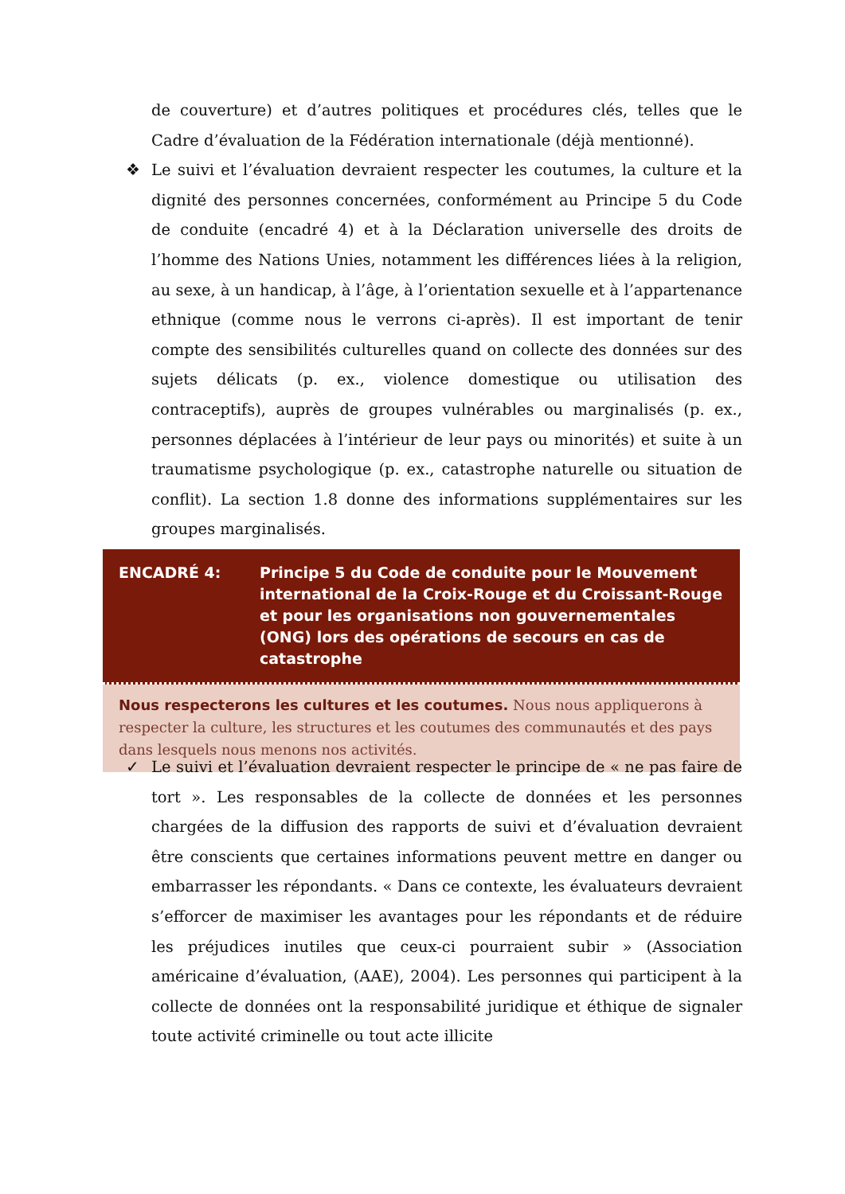de couverture) et d’autres politiques et procédures clés, telles que le Cadre d’évaluation de la Fédération internationale (déjà mentionné).
❖ Le suivi et l’évaluation devraient respecter les coutumes, la culture et la dignité des personnes concernées, conformément au Principe 5 du Code de conduite (encadré 4) et à la Déclaration universelle des droits de l’homme des Nations Unies, notamment les différences liées à la religion, au sexe, à un handicap, à l’âge, à l’orientation sexuelle et à l’appartenance ethnique (comme nous le verrons ci-après). Il est important de tenir compte des sensibilités culturelles quand on collecte des données sur des sujets délicats (p. ex., violence domestique ou utilisation des contraceptifs), auprès de groupes vulnérables ou marginalisés (p. ex., personnes déplacées à l’intérieur de leur pays ou minorités) et suite à un traumatisme psychologique (p. ex., catastrophe naturelle ou situation de conflit). La section 1.8 donne des informations supplémentaires sur les groupes marginalisés.
ENCADRÉ 4: Principe 5 du Code de conduite pour le Mouvement international de la Croix-Rouge et du Croissant-Rouge et pour les organisations non gouvernementales (ONG) lors des opérations de secours en cas de catastrophe
Nous respecterons les cultures et les coutumes. Nous nous appliquerons à respecter la culture, les structures et les coutumes des communautés et des pays dans lesquels nous menons nos activités.
✓ Le suivi et l’évaluation devraient respecter le principe de « ne pas faire de tort ». Les responsables de la collecte de données et les personnes chargées de la diffusion des rapports de suivi et d’évaluation devraient être conscients que certaines informations peuvent mettre en danger ou embarrasser les répondants. « Dans ce contexte, les évaluateurs devraient s’efforcer de maximiser les avantages pour les répondants et de réduire les préjudices inutiles que ceux-ci pourraient subir » (Association américaine d’évaluation, (AAE), 2004). Les personnes qui participent à la collecte de données ont la responsabilité juridique et éthique de signaler toute activité criminelle ou tout acte illicite